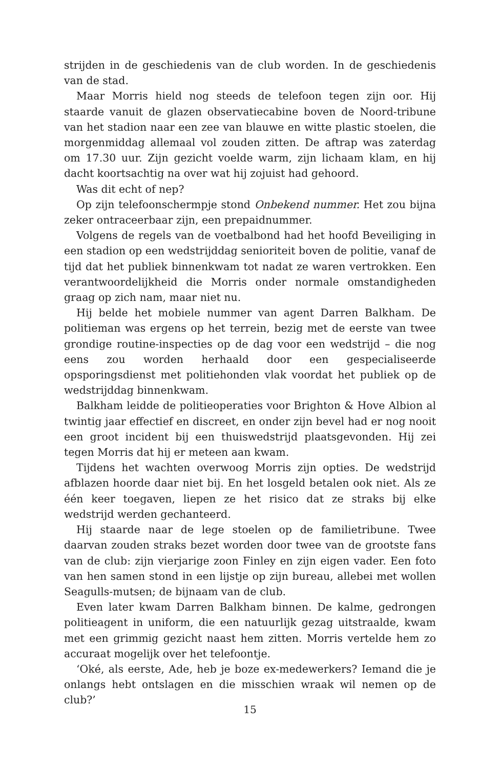strijden in de geschiedenis van de club worden. In de geschiedenis van de stad.
Maar Morris hield nog steeds de telefoon tegen zijn oor. Hij staarde vanuit de glazen observatiecabine boven de Noord-tribune van het stadion naar een zee van blauwe en witte plastic stoelen, die morgenmiddag allemaal vol zouden zitten. De aftrap was zaterdag om 17.30 uur. Zijn gezicht voelde warm, zijn lichaam klam, en hij dacht koortsachtig na over wat hij zojuist had gehoord.
Was dit echt of nep?
Op zijn telefoonschermpje stond Onbekend nummer. Het zou bijna zeker ontraceerbaar zijn, een prepaidnummer.
Volgens de regels van de voetbalbond had het hoofd Beveiliging in een stadion op een wedstrijddag senioriteit boven de politie, vanaf de tijd dat het publiek binnenkwam tot nadat ze waren vertrokken. Een verantwoordelijkheid die Morris onder normale omstandigheden graag op zich nam, maar niet nu.
Hij belde het mobiele nummer van agent Darren Balkham. De politieman was ergens op het terrein, bezig met de eerste van twee grondige routine-inspecties op de dag voor een wedstrijd – die nog eens zou worden herhaald door een gespecialiseerde opsporingsdienst met politiehonden vlak voordat het publiek op de wedstrijddag binnenkwam.
Balkham leidde de politieoperaties voor Brighton & Hove Albion al twintig jaar effectief en discreet, en onder zijn bevel had er nog nooit een groot incident bij een thuiswedstrijd plaatsgevonden. Hij zei tegen Morris dat hij er meteen aan kwam.
Tijdens het wachten overwoog Morris zijn opties. De wedstrijd afblazen hoorde daar niet bij. En het losgeld betalen ook niet. Als ze één keer toegaven, liepen ze het risico dat ze straks bij elke wedstrijd werden gechanteerd.
Hij staarde naar de lege stoelen op de familietribune. Twee daarvan zouden straks bezet worden door twee van de grootste fans van de club: zijn vierjarige zoon Finley en zijn eigen vader. Een foto van hen samen stond in een lijstje op zijn bureau, allebei met wollen Seagulls-mutsen; de bijnaam van de club.
Even later kwam Darren Balkham binnen. De kalme, gedrongen politieagent in uniform, die een natuurlijk gezag uitstraalde, kwam met een grimmig gezicht naast hem zitten. Morris vertelde hem zo accuraat mogelijk over het telefoontje.
‘Oké, als eerste, Ade, heb je boze ex-medewerkers? Iemand die je onlangs hebt ontslagen en die misschien wraak wil nemen op de club?’
15